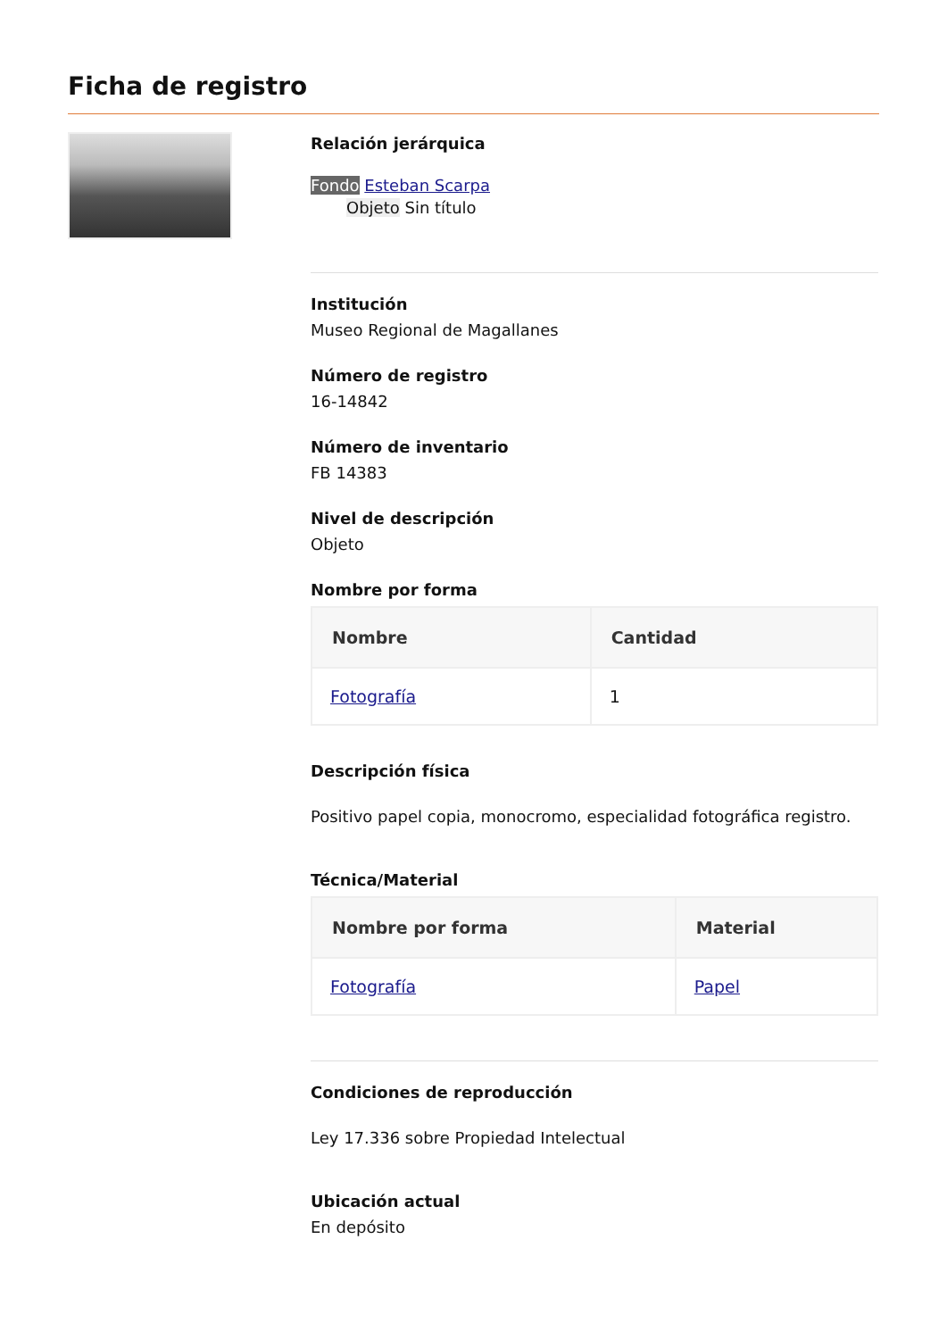Ficha de registro
Relación jerárquica
Fondo Esteban Scarpa
Objeto Sin título
Institución
Museo Regional de Magallanes
Número de registro
16-14842
Número de inventario
FB 14383
Nivel de descripción
Objeto
Nombre por forma
| Nombre | Cantidad |
| --- | --- |
| Fotografía | 1 |
Descripción física
Positivo papel copia, monocromo, especialidad fotográfica registro.
Técnica/Material
| Nombre por forma | Material |
| --- | --- |
| Fotografía | Papel |
Condiciones de reproducción
Ley 17.336 sobre Propiedad Intelectual
Ubicación actual
En depósito